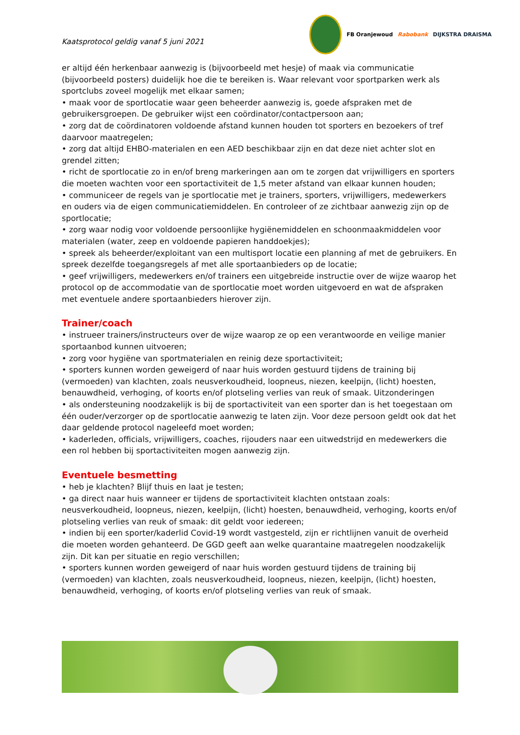Kaatsprotocol geldig vanaf 5 juni 2021
FB Oranjewoud Rabobank DIJKSTRA DRAISMA
er altijd één herkenbaar aanwezig is (bijvoorbeeld met hesje) of maak via communicatie (bijvoorbeeld posters) duidelijk hoe die te bereiken is. Waar relevant voor sportparken werk als sportclubs zoveel mogelijk met elkaar samen;
• maak voor de sportlocatie waar geen beheerder aanwezig is, goede afspraken met de gebruikersgroepen. De gebruiker wijst een coördinator/contactpersoon aan;
• zorg dat de coördinatoren voldoende afstand kunnen houden tot sporters en bezoekers of tref daarvoor maatregelen;
• zorg dat altijd EHBO-materialen en een AED beschikbaar zijn en dat deze niet achter slot en grendel zitten;
• richt de sportlocatie zo in en/of breng markeringen aan om te zorgen dat vrijwilligers en sporters die moeten wachten voor een sportactiviteit de 1,5 meter afstand van elkaar kunnen houden;
• communiceer de regels van je sportlocatie met je trainers, sporters, vrijwilligers, medewerkers en ouders via de eigen communicatiemiddelen. En controleer of ze zichtbaar aanwezig zijn op de sportlocatie;
• zorg waar nodig voor voldoende persoonlijke hygiënemiddelen en schoonmaakmiddelen voor materialen (water, zeep en voldoende papieren handdoekjes);
• spreek als beheerder/exploitant van een multisport locatie een planning af met de gebruikers. En spreek dezelfde toegangsregels af met alle sportaanbieders op de locatie;
• geef vrijwilligers, medewerkers en/of trainers een uitgebreide instructie over de wijze waarop het protocol op de accommodatie van de sportlocatie moet worden uitgevoerd en wat de afspraken met eventuele andere sportaanbieders hierover zijn.
Trainer/coach
• instrueer trainers/instructeurs over de wijze waarop ze op een verantwoorde en veilige manier sportaanbod kunnen uitvoeren;
• zorg voor hygiëne van sportmaterialen en reinig deze sportactiviteit;
• sporters kunnen worden geweigerd of naar huis worden gestuurd tijdens de training bij (vermoeden) van klachten, zoals neusverkoudheid, loopneus, niezen, keelpijn, (licht) hoesten, benauwdheid, verhoging, of koorts en/of plotseling verlies van reuk of smaak. Uitzonderingen
• als ondersteuning noodzakelijk is bij de sportactiviteit van een sporter dan is het toegestaan om één ouder/verzorger op de sportlocatie aanwezig te laten zijn. Voor deze persoon geldt ook dat het daar geldende protocol nageleefd moet worden;
• kaderleden, officials, vrijwilligers, coaches, rijouders naar een uitwedstrijd en medewerkers die een rol hebben bij sportactiviteiten mogen aanwezig zijn.
Eventuele besmetting
• heb je klachten? Blijf thuis en laat je testen;
• ga direct naar huis wanneer er tijdens de sportactiviteit klachten ontstaan zoals: neusverkoudheid, loopneus, niezen, keelpijn, (licht) hoesten, benauwdheid, verhoging, koorts en/of plotseling verlies van reuk of smaak: dit geldt voor iedereen;
• indien bij een sporter/kaderlid Covid-19 wordt vastgesteld, zijn er richtlijnen vanuit de overheid die moeten worden gehanteerd. De GGD geeft aan welke quarantaine maatregelen noodzakelijk zijn. Dit kan per situatie en regio verschillen;
• sporters kunnen worden geweigerd of naar huis worden gestuurd tijdens de training bij (vermoeden) van klachten, zoals neusverkoudheid, loopneus, niezen, keelpijn, (licht) hoesten, benauwdheid, verhoging, of koorts en/of plotseling verlies van reuk of smaak.